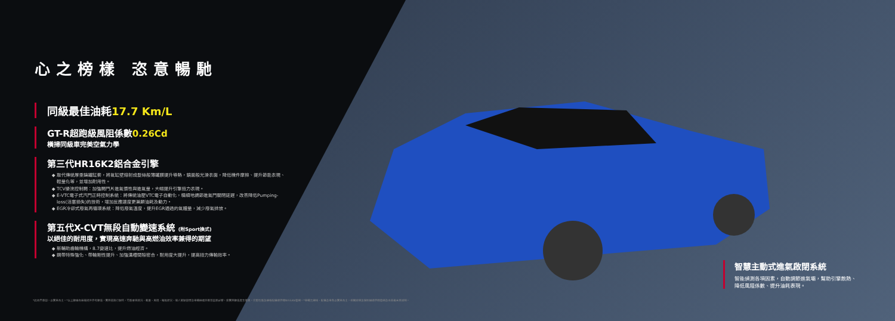心之榜樣 恣意暢馳
同級最佳油耗17.7 Km/L
GT-R超跑級風阻係數0.26Cd
橫掃同級車完美空氣力學
第三代HR16K2鋁合金引擎
取代傳統厚重鑄鐵缸套，將氣缸壁熔射成髮絲般薄鐵膜提升導熱，鏡面般光滑表面，降低機件摩擦、提升節能表現、輕量化等，並增加耐用性。
TCV擾流控制閥：加強閥門片進氣慣性與進氣量，大幅提升引擎扭力表現。
E-VTC電子式汽門正時控制系統：將傳統油壓VTC電子自動化，精細地調節進氣門關閉延遲，改善降低Pumping-loss(活塞損失)的技術，增加反應速度更兼顧油耗及動力。
EGR冷卻式廢氣再循環系統：降低廢氣溫度，提升EGR通過的氣體量，減少廢氣排放。
第五代X-CVT無段自動變速系統 (附Sport換式)
以絕佳的耐用度，實現高速奔馳與高燃油效率兼得的期望
新輔助齒輪機構，8.7變速比，提升燃油經濟。
鋼帶特殊強化、帶輪剛性提升、加強溝槽間隙密合，耐用度大提升，提高扭力傳輸效率。
智慧主動式進氣啟閉系統
智能偵測各項因素，自動調節進氣壩，幫助引擎散熱、
降低風阻係數、提升油耗表現。
*此為示意圖，以實車為主。*以上數據為原廠提供參考數值，實際道路行駛時，可能會受路況、載重、風阻、輪胎狀況、個人駕駛習慣及車輛維護保養等因素影響，使實際數值產生差異。完整性能及規格配備請參閱NISSAN官網。*車輛之規格、配備及車色以實車為主，相關說明及限制詳請參閱官網及本冊最末頁說明。